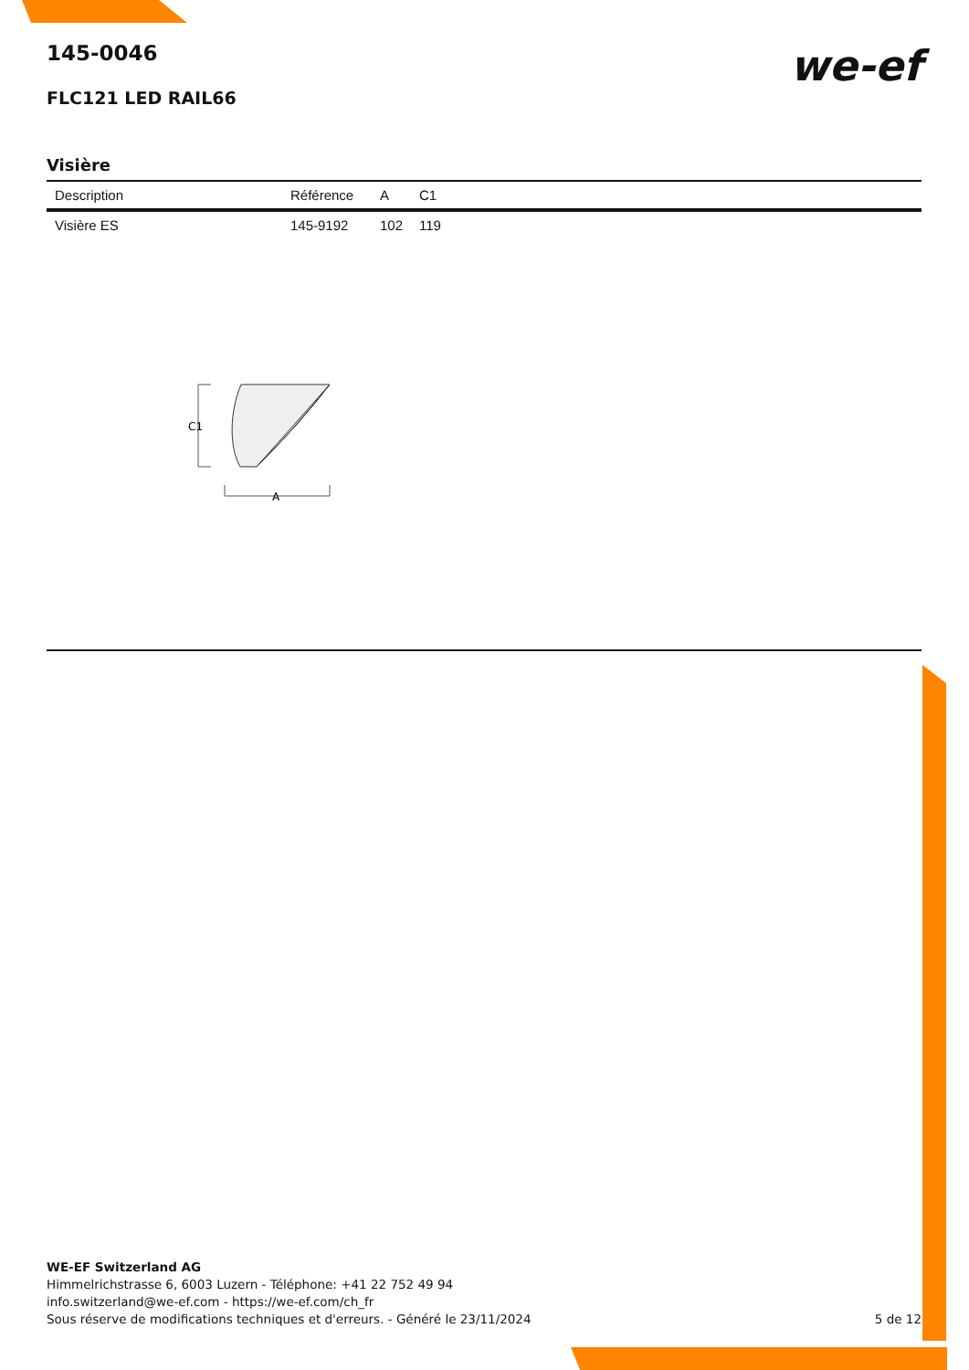145-0046
FLC121 LED RAIL66
we-ef
Visière
| Description | Référence | A | C1 |
| --- | --- | --- | --- |
| Visière ES | 145-9192 | 102 | 119 |
C1
A
WE-EF Switzerland AG
Himmelrichstrasse 6, 6003 Luzern - Téléphone: +41 22 752 49 94
info.switzerland@we-ef.com - https://we-ef.com/ch_fr
Sous réserve de modifications techniques et d'erreurs. - Généré le 23/11/2024 5 de 12